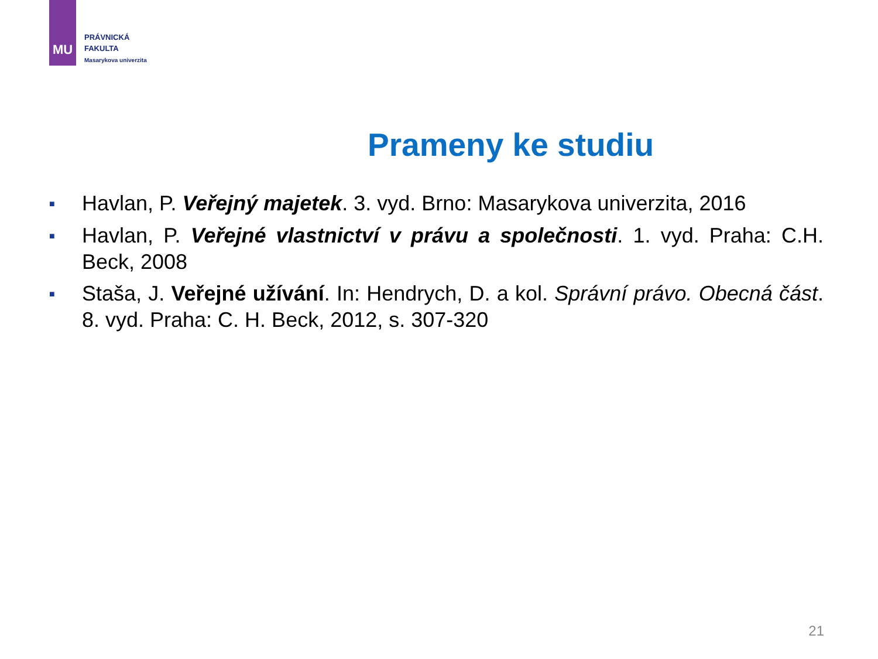MU
PRÁVNICKÁ
FAKULTA
Masarykova univerzita
Prameny ke studiu
■ Havlan, P. Veřejný majetek. 3. vyd. Brno: Masarykova univerzita, 2016
■ Havlan, P. Veřejné vlastnictví v právu a společnosti. 1. vyd. Praha: C.H. Beck, 2008
■ Staša, J. Veřejné užívání. In: Hendrych, D. a kol. Správní právo. Obecná část. 8. vyd. Praha: C. H. Beck, 2012, s. 307-320
21